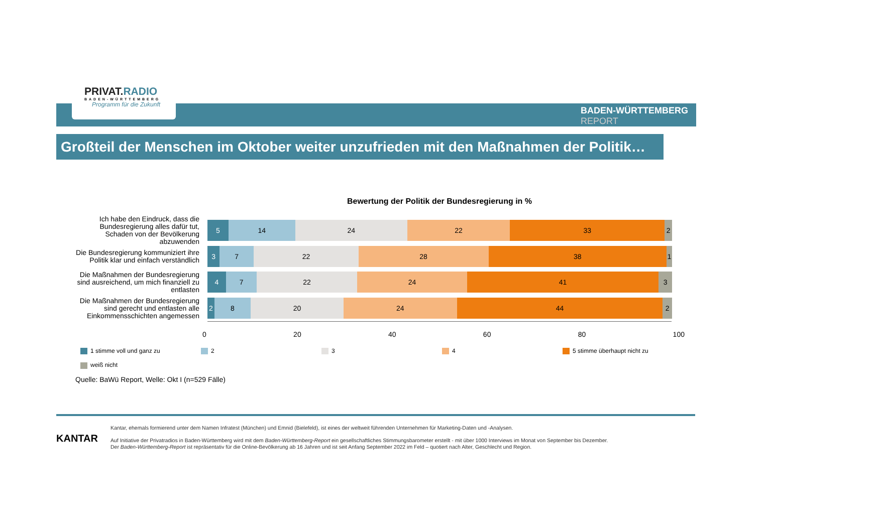PRIVAT.RADIO
BADEN-WÜRTTEMBERG
Programm für die Zukunft
BADEN-WÜRTTEMBERG
REPORT
Großteil der Menschen im Oktober weiter unzufrieden mit den Maßnahmen der Politik…
Bewertung der Politik der Bundesregierung in %
Ich habe den Eindruck, dass die Bundesregierung alles dafür tut, Schaden von der Bevölkerung abzuwenden
5 14 24 22 33 2
Die Bundesregierung kommuniziert ihre Politik klar und einfach verständlich
3 7 22 28 38 1
Die Maßnahmen der Bundesregierung sind ausreichend, um mich finanziell zu entlasten
4 7 22 24 41 3
Die Maßnahmen der Bundesregierung sind gerecht und entlasten alle Einkommensschichten angemessen
2 8 20 24 44 2
0 20 40 60 80 100
1 stimme voll und ganz zu
2
3
4
5 stimme überhaupt nicht zu
weiß nicht
Quelle: BaWü Report, Welle: Okt I (n=529 Fälle)
KANTAR
Kantar, ehemals formierend unter dem Namen Infratest (München) und Emnid (Bielefeld), ist eines der weltweit führenden Unternehmen für Marketing-Daten und -Analysen.
Auf Initiative der Privatradios in Baden-Württemberg wird mit dem Baden-Württemberg-Report ein gesellschaftliches Stimmungsbarometer erstellt - mit über 1000 Interviews im Monat von September bis Dezember.
Der Baden-Württemberg-Report ist repräsentativ für die Online-Bevölkerung ab 16 Jahren und ist seit Anfang September 2022 im Feld – quotiert nach Alter, Geschlecht und Region.